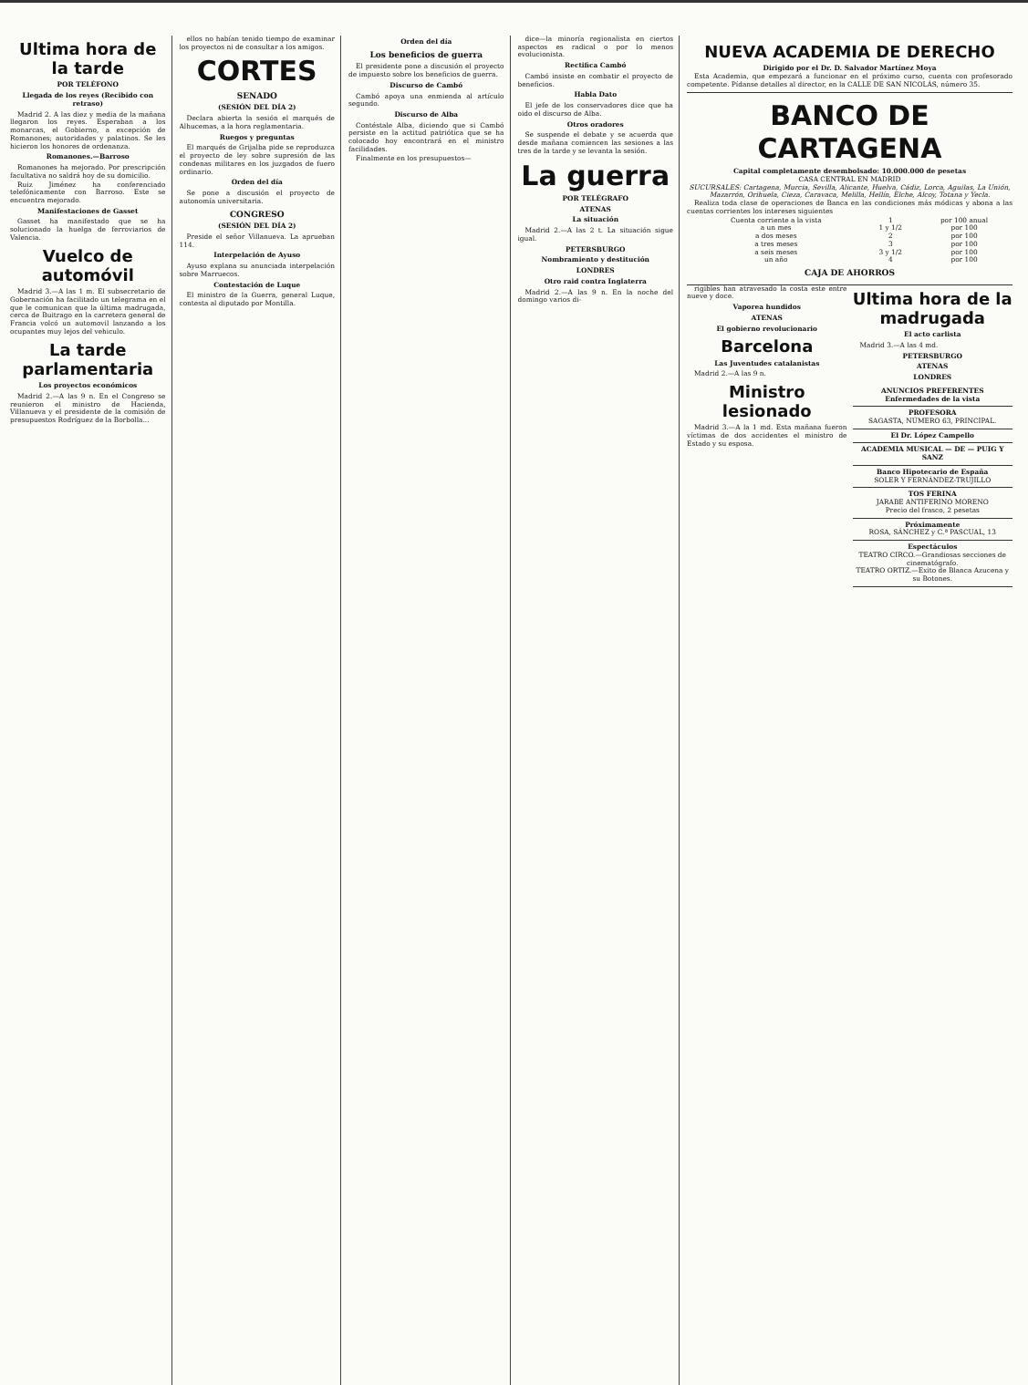Ultima hora de la tarde
POR TELÉFONO
Llegada de los reyes (Recibido con retraso)
Madrid 2. A las diez y media de la mañana llegaron los reyes. Esperaban a los monarcas, el Gobierno, a excepción de Romanones; autoridades y palatinos. Se les hicieron los honores de ordenanza.
Romanones.—Barroso
Romanones ha mejorado. Por prescripción facultativa no saldrá hoy de su domicilio.
Ruiz Jiménez ha conferenciado telefónicamente con Barroso. Este se encuentra mejorado.
Manifestaciones de Gasset
Gasset ha manifestado que se ha solucionado la huelga de ferroviarios de Valencia.
Vuelco de automóvil
Madrid 3.—A las 1 m. El subsecretario de Gobernación ha facilitado un telegrama en el que le comunican que la última madrugada, cerca de Buitrago en la carretera general de Francia volcó un automovil lanzando a los ocupantes muy lejos del vehiculo.
La tarde parlamentaria
Los proyectos económicos
Madrid 2.—A las 9 n. En el Congreso se reunieron el ministro de Hacienda, Villanueva y el presidente de la comisión de presupuestos Rodríguez de la Borbolla...
ellos no habían tenido tiempo de examinar los proyectos ni de consultar a los amigos.
CORTES
SENADO
(SESIÓN DEL DÍA 2)
Declara abierta la sesión el marqués de Alhucemas, a la hora reglamentaria.
Ruegos y preguntas
El marqués de Grijalba pide se reproduzca el proyecto de ley sobre supresión de las condenas militares en los juzgados de fuero ordinario.
Orden del día
Se pone a discusión el proyecto de autonomía universitaria.
CONGRESO
(SESIÓN DEL DÍA 2)
Preside el señor Villanueva. La aprueban 114.
Interpelación de Ayuso
Ayuso explana su anunciada interpelación sobre Marruecos.
Contestación de Luque
El ministro de la Guerra, general Luque, contesta al diputado por Montilla.
Orden del día
Los beneficios de guerra
El presidente pone a discusión el proyecto de impuesto sobre los beneficios de guerra.
Discurso de Cambó
Cambó apoya una enmienda al artículo segundo.
Discurso de Alba
Contéstale Alba, diciendo que si Cambó persiste en la actitud patriótica que se ha colocado hoy encontrará en el ministro facilidades.
Finalmente en los presupuestos—
dice—la minoría regionalista en ciertos aspectos es radical o por lo menos evolucionista.
Rectifica Cambó
Cambó insiste en combatir el proyecto de beneficios.
Habla Dato
El jefe de los conservadores dice que ha oido el discurso de Alba.
Otros oradores
Se suspende el debate y se acuerda que desde mañana comiencen las sesiones a las tres de la tarde y se levanta la sesión.
La guerra
POR TELÉGRAFO
ATENAS
La situación
Madrid 2.—A las 2 t. La situación sigue igual.
PETERSBURGO
Nombramiento y destitución
LONDRES
Otro raid contra Inglaterra
Madrid 2.—A las 9 n. En la noche del domingo varios di-
NUEVA ACADEMIA DE DERECHO
Dirigido por el Dr. D. Salvador Martínez Moya
Esta Academia, que empezará a funcionar en el próximo curso, cuenta con profesorado competente. Pídanse detalles al director, en la CALLE DE SAN NICOLÁS, número 35.
BANCO DE CARTAGENA
Capital completamente desembolsado: 10.000.000 de pesetas
CASA CENTRAL EN MADRID
SUCURSALES: Cartagena, Murcia, Sevilla, Alicante, Huelva, Cádiz, Lorca, Aguilas, La Unión, Mazarrón, Orihuela, Cieza, Caravaca, Melilla, Hellín, Elche, Alcoy, Totana y Yecla.
Realiza toda clase de operaciones de Banca en las condiciones más módicas y abona a las cuentas corrientes los intereses siguientes
| Cuenta corriente a la vista | 1 | por 100 anual |
| a un mes | 1 y 1/2 | por 100 |
| a dos meses | 2 | por 100 |
| a tres meses | 3 | por 100 |
| a seis meses | 3 y 1/2 | por 100 |
| un año | 4 | por 100 |
CAJA DE AHORROS
rigibles han atravesado la costa este entre nueve y doce.
Vaporea hundidos
ATENAS
El gobierno revolucionario
Barcelona
Las Juventudes catalanistas
Madrid 2.—A las 9 n.
Ministro lesionado
Madrid 3.—A la 1 md. Esta mañana fueron víctimas de dos accidentes el ministro de Estado y su esposa.
Ultima hora de la madrugada
El acto carlista
Madrid 3.—A las 4 md.
PETERSBURGO
ATENAS
LONDRES
ANUNCIOS PREFERENTES
Enfermedades de la vista
PROFESORA
SAGASTA, NÚMERO 63, PRINCIPAL.
El Dr. López Campello
ACADEMIA MUSICAL — DE — PUIG Y SANZ
Banco Hipotecario de España
SOLER Y FERNÁNDEZ-TRUJILLO
TOS FERINA
JARABE ANTIFERINO MORENO
Precio del frasco, 2 pesetas
Próximamente
ROSA, SÁNCHEZ y C.ª PASCUAL, 13
Espectáculos
TEATRO CIRCO.—Grandiosas secciones de cinematógrafo.
TEATRO ORTIZ.—Exito de Blanca Azucena y su Botones.